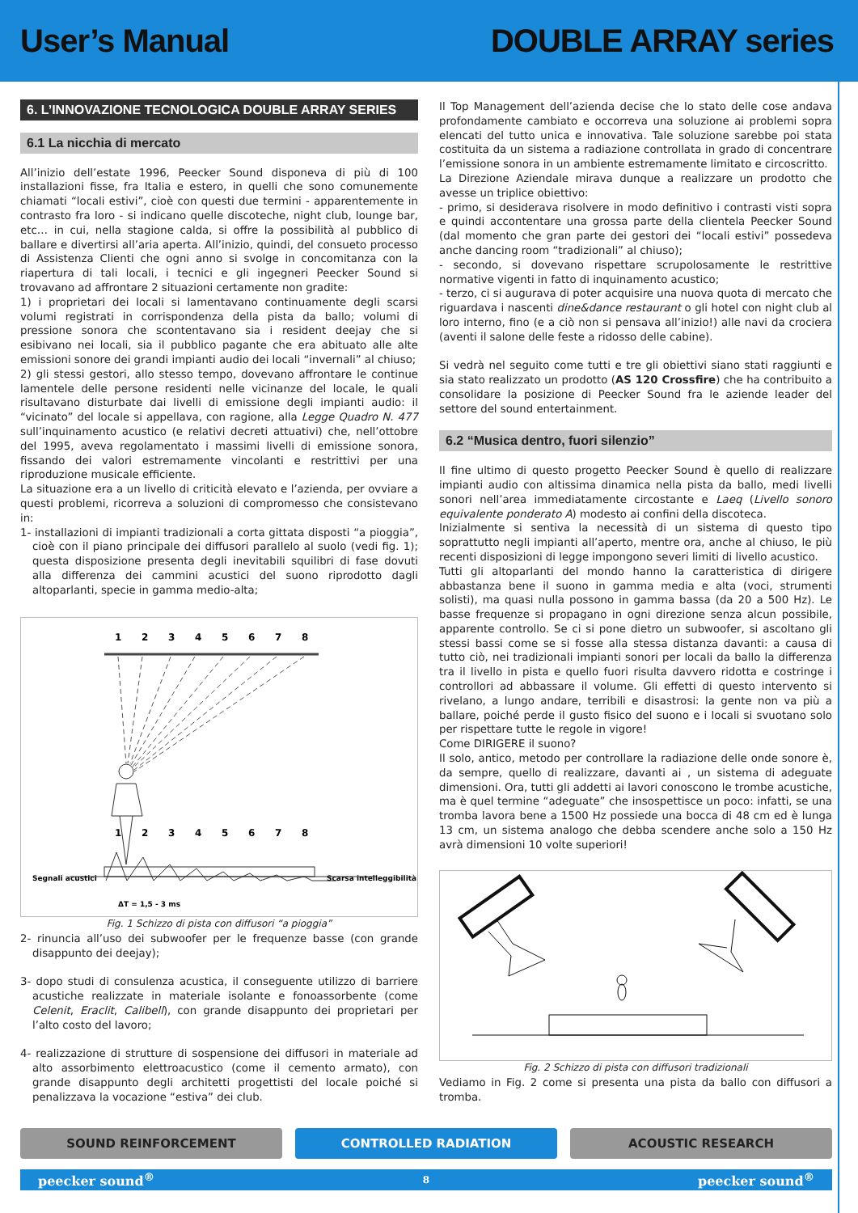User’s Manual DOUBLE ARRAY series
6. L’INNOVAZIONE TECNOLOGICA DOUBLE ARRAY SERIES
6.1 La nicchia di mercato
All’inizio dell’estate 1996, Peecker Sound disponeva di più di 100 installazioni fisse, fra Italia e estero, in quelli che sono comunemente chiamati “locali estivi”, cioè con questi due termini - apparentemente in contrasto fra loro - si indicano quelle discoteche, night club, lounge bar, etc… in cui, nella stagione calda, si offre la possibilità al pubblico di ballare e divertirsi all’aria aperta. All’inizio, quindi, del consueto processo di Assistenza Clienti che ogni anno si svolge in concomitanza con la riapertura di tali locali, i tecnici e gli ingegneri Peecker Sound si trovavano ad affrontare 2 situazioni certamente non gradite:
1) i proprietari dei locali si lamentavano continuamente degli scarsi volumi registrati in corrispondenza della pista da ballo; volumi di pressione sonora che scontentavano sia i resident deejay che si esibivano nei locali, sia il pubblico pagante che era abituato alle alte emissioni sonore dei grandi impianti audio dei locali “invernali” al chiuso;
2) gli stessi gestori, allo stesso tempo, dovevano affrontare le continue lamentele delle persone residenti nelle vicinanze del locale, le quali risultavano disturbate dai livelli di emissione degli impianti audio: il “vicinato” del locale si appellava, con ragione, alla Legge Quadro N. 477 sull’inquinamento acustico (e relativi decreti attuativi) che, nell’ottobre del 1995, aveva regolamentato i massimi livelli di emissione sonora, fissando dei valori estremamente vincolanti e restrittivi per una riproduzione musicale efficiente.
La situazione era a un livello di criticità elevato e l’azienda, per ovviare a questi problemi, ricorreva a soluzioni di compromesso che consistevano in:
1- installazioni di impianti tradizionali a corta gittata disposti “a pioggia”, cioè con il piano principale dei diffusori parallelo al suolo (vedi fig. 1); questa disposizione presenta degli inevitabili squilibri di fase dovuti alla differenza dei cammini acustici del suono riprodotto dagli altoparlanti, specie in gamma medio-alta;
1
2
3
4
5
6
7
8
1
2
3
4
5
6
7
8
Segnali acustici
Scarsa intelleggibilità
ΔT = 1,5 - 3 ms
Fig. 1 Schizzo di pista con diffusori “a pioggia”
2- rinuncia all’uso dei subwoofer per le frequenze basse (con grande disappunto dei deejay);
3- dopo studi di consulenza acustica, il conseguente utilizzo di barriere acustiche realizzate in materiale isolante e fonoassorbente (come Celenit, Eraclit, Calibell), con grande disappunto dei proprietari per l’alto costo del lavoro;
4- realizzazione di strutture di sospensione dei diffusori in materiale ad alto assorbimento elettroacustico (come il cemento armato), con grande disappunto degli architetti progettisti del locale poiché si penalizzava la vocazione “estiva” dei club.
Il Top Management dell’azienda decise che lo stato delle cose andava profondamente cambiato e occorreva una soluzione ai problemi sopra elencati del tutto unica e innovativa. Tale soluzione sarebbe poi stata costituita da un sistema a radiazione controllata in grado di concentrare l’emissione sonora in un ambiente estremamente limitato e circoscritto.
La Direzione Aziendale mirava dunque a realizzare un prodotto che avesse un triplice obiettivo:
- primo, si desiderava risolvere in modo definitivo i contrasti visti sopra e quindi accontentare una grossa parte della clientela Peecker Sound (dal momento che gran parte dei gestori dei “locali estivi” possedeva anche dancing room “tradizionali” al chiuso);
- secondo, si dovevano rispettare scrupolosamente le restrittive normative vigenti in fatto di inquinamento acustico;
- terzo, ci si augurava di poter acquisire una nuova quota di mercato che riguardava i nascenti dine&dance restaurant o gli hotel con night club al loro interno, fino (e a ciò non si pensava all’inizio!) alle navi da crociera (aventi il salone delle feste a ridosso delle cabine).
Si vedrà nel seguito come tutti e tre gli obiettivi siano stati raggiunti e sia stato realizzato un prodotto (AS 120 Crossfire) che ha contribuito a consolidare la posizione di Peecker Sound fra le aziende leader del settore del sound entertainment.
6.2 “Musica dentro, fuori silenzio”
Il fine ultimo di questo progetto Peecker Sound è quello di realizzare impianti audio con altissima dinamica nella pista da ballo, medi livelli sonori nell’area immediatamente circostante e Laeq (Livello sonoro equivalente ponderato A) modesto ai confini della discoteca.
Inizialmente si sentiva la necessità di un sistema di questo tipo soprattutto negli impianti all’aperto, mentre ora, anche al chiuso, le più recenti disposizioni di legge impongono severi limiti di livello acustico.
Tutti gli altoparlanti del mondo hanno la caratteristica di dirigere abbastanza bene il suono in gamma media e alta (voci, strumenti solisti), ma quasi nulla possono in gamma bassa (da 20 a 500 Hz). Le basse frequenze si propagano in ogni direzione senza alcun possibile, apparente controllo. Se ci si pone dietro un subwoofer, si ascoltano gli stessi bassi come se si fosse alla stessa distanza davanti: a causa di tutto ciò, nei tradizionali impianti sonori per locali da ballo la differenza tra il livello in pista e quello fuori risulta davvero ridotta e costringe i controllori ad abbassare il volume. Gli effetti di questo intervento si rivelano, a lungo andare, terribili e disastrosi: la gente non va più a ballare, poiché perde il gusto fisico del suono e i locali si svuotano solo per rispettare tutte le regole in vigore!
Come DIRIGERE il suono?
Il solo, antico, metodo per controllare la radiazione delle onde sonore è, da sempre, quello di realizzare, davanti ai , un sistema di adeguate dimensioni. Ora, tutti gli addetti ai lavori conoscono le trombe acustiche, ma è quel termine “adeguate” che insospettisce un poco: infatti, se una tromba lavora bene a 1500 Hz possiede una bocca di 48 cm ed è lunga 13 cm, un sistema analogo che debba scendere anche solo a 150 Hz avrà dimensioni 10 volte superiori!
Fig. 2 Schizzo di pista con diffusori tradizionali
Vediamo in Fig. 2 come si presenta una pista da ballo con diffusori a tromba.
SOUND REINFORCEMENT CONTROLLED RADIATION ACOUSTIC RESEARCH
peecker sound<sup>®</sup> 8 peecker sound<sup>®</sup>